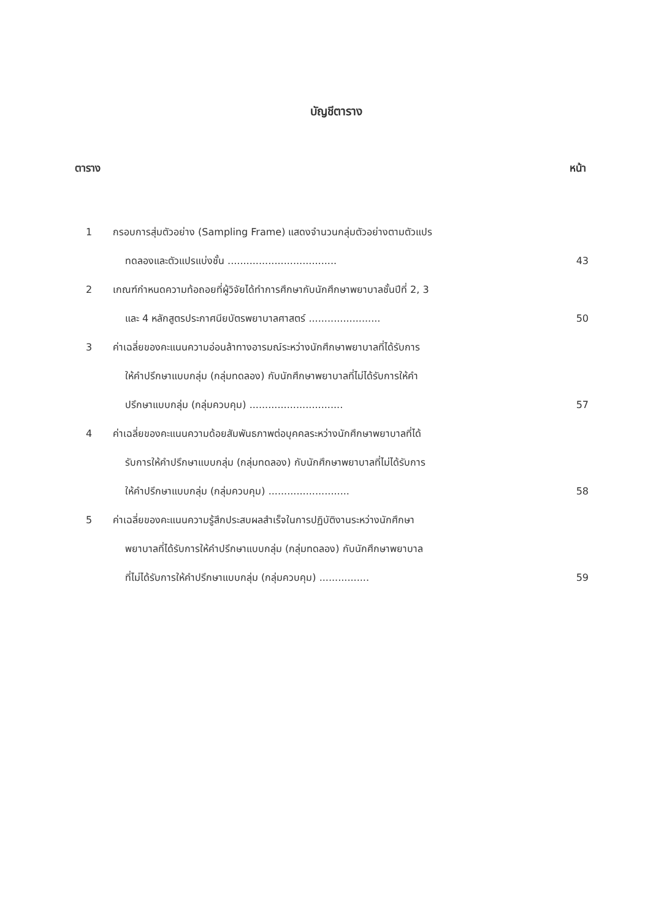บัญชีตาราง
ตาราง หน้า
1 กรอบการสุ่มตัวอย่าง (Sampling Frame) แสดงจำนวนกลุ่มตัวอย่างตามตัวแปร
ทดลองและตัวแปรแบ่งชั้น ................................... 43
2 เกณฑ์กำหนดความท้อถอยที่ผู้วิจัยได้ทำการศึกษากับนักศึกษาพยาบาลชั้นปีที่ 2, 3
และ 4 หลักสูตรประกาศนียบัตรพยาบาลศาสตร์ ....................... 50
3 ค่าเฉลี่ยของคะแนนความอ่อนล้าทางอารมณ์ระหว่างนักศึกษาพยาบาลที่ได้รับการ
ให้คำปรึกษาแบบกลุ่ม (กลุ่มทดลอง) กับนักศึกษาพยาบาลที่ไม่ได้รับการให้คำ
ปรึกษาแบบกลุ่ม (กลุ่มควบคุม) .............................. 57
4 ค่าเฉลี่ยของคะแนนความด้อยสัมพันธภาพต่อบุคคลระหว่างนักศึกษาพยาบาลที่ได้
รับการให้คำปรึกษาแบบกลุ่ม (กลุ่มทดลอง) กับนักศึกษาพยาบาลที่ไม่ได้รับการ
ให้คำปรึกษาแบบกลุ่ม (กลุ่มควบคุม) .......................... 58
5 ค่าเฉลี่ยของคะแนนความรู้สึกประสบผลสำเร็จในการปฏิบัติงานระหว่างนักศึกษา
พยาบาลที่ได้รับการให้คำปรึกษาแบบกลุ่ม (กลุ่มทดลอง) กับนักศึกษาพยาบาล
ที่ไม่ได้รับการให้คำปรึกษาแบบกลุ่ม (กลุ่มควบคุม) ................ 59